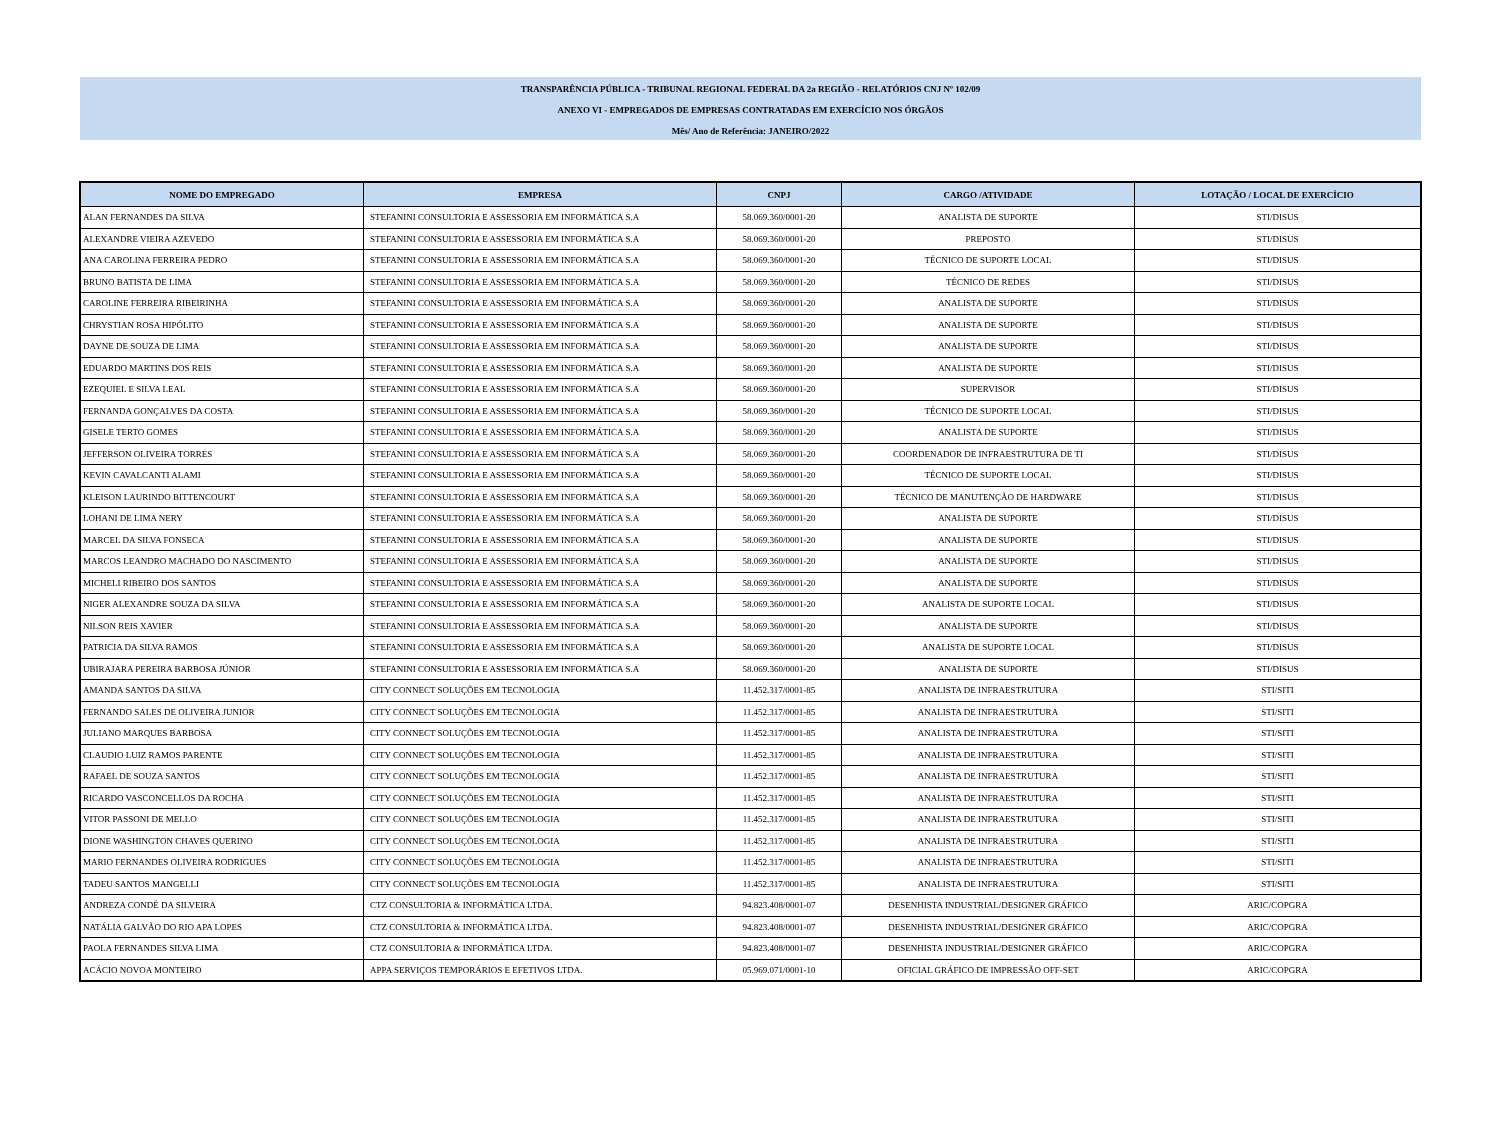TRANSPARÊNCIA PÚBLICA - TRIBUNAL REGIONAL FEDERAL DA 2a REGIÃO - RELATÓRIOS CNJ Nº 102/09
ANEXO VI - EMPREGADOS DE EMPRESAS CONTRATADAS EM EXERCÍCIO NOS ÓRGÃOS
Mês/ Ano de Referência: JANEIRO/2022
| NOME DO EMPREGADO | EMPRESA | CNPJ | CARGO /ATIVIDADE | LOTAÇÃO / LOCAL DE EXERCÍCIO |
| --- | --- | --- | --- | --- |
| ALAN FERNANDES DA SILVA | STEFANINI CONSULTORIA E ASSESSORIA EM INFORMÁTICA S.A | 58.069.360/0001-20 | ANALISTA DE SUPORTE | STI/DISUS |
| ALEXANDRE VIEIRA AZEVEDO | STEFANINI CONSULTORIA E ASSESSORIA EM INFORMÁTICA S.A | 58.069.360/0001-20 | PREPOSTO | STI/DISUS |
| ANA CAROLINA FERREIRA PEDRO | STEFANINI CONSULTORIA E ASSESSORIA EM INFORMÁTICA S.A | 58.069.360/0001-20 | TÉCNICO DE SUPORTE LOCAL | STI/DISUS |
| BRUNO BATISTA DE LIMA | STEFANINI CONSULTORIA E ASSESSORIA EM INFORMÁTICA S.A | 58.069.360/0001-20 | TÉCNICO DE REDES | STI/DISUS |
| CAROLINE FERREIRA RIBEIRINHA | STEFANINI CONSULTORIA E ASSESSORIA EM INFORMÁTICA S.A | 58.069.360/0001-20 | ANALISTA DE SUPORTE | STI/DISUS |
| CHRYSTIAN ROSA HIPÓLITO | STEFANINI CONSULTORIA E ASSESSORIA EM INFORMÁTICA S.A | 58.069.360/0001-20 | ANALISTA DE SUPORTE | STI/DISUS |
| DAYNE DE SOUZA DE LIMA | STEFANINI CONSULTORIA E ASSESSORIA EM INFORMÁTICA S.A | 58.069.360/0001-20 | ANALISTA DE SUPORTE | STI/DISUS |
| EDUARDO MARTINS DOS REIS | STEFANINI CONSULTORIA E ASSESSORIA EM INFORMÁTICA S.A | 58.069.360/0001-20 | ANALISTA DE SUPORTE | STI/DISUS |
| EZEQUIEL E SILVA LEAL | STEFANINI CONSULTORIA E ASSESSORIA EM INFORMÁTICA S.A | 58.069.360/0001-20 | SUPERVISOR | STI/DISUS |
| FERNANDA GONÇALVES DA COSTA | STEFANINI CONSULTORIA E ASSESSORIA EM INFORMÁTICA S.A | 58.069.360/0001-20 | TÉCNICO DE SUPORTE LOCAL | STI/DISUS |
| GISELE TERTO GOMES | STEFANINI CONSULTORIA E ASSESSORIA EM INFORMÁTICA S.A | 58.069.360/0001-20 | ANALISTA DE SUPORTE | STI/DISUS |
| JEFFERSON OLIVEIRA TORRES | STEFANINI CONSULTORIA E ASSESSORIA EM INFORMÁTICA S.A | 58.069.360/0001-20 | COORDENADOR DE INFRAESTRUTURA DE TI | STI/DISUS |
| KEVIN CAVALCANTI ALAMI | STEFANINI CONSULTORIA E ASSESSORIA EM INFORMÁTICA S.A | 58.069.360/0001-20 | TÉCNICO DE SUPORTE LOCAL | STI/DISUS |
| KLEISON LAURINDO BITTENCOURT | STEFANINI CONSULTORIA E ASSESSORIA EM INFORMÁTICA S.A | 58.069.360/0001-20 | TÉCNICO DE MANUTENÇÃO DE HARDWARE | STI/DISUS |
| LOHANI DE LIMA NERY | STEFANINI CONSULTORIA E ASSESSORIA EM INFORMÁTICA S.A | 58.069.360/0001-20 | ANALISTA DE SUPORTE | STI/DISUS |
| MARCEL DA SILVA FONSECA | STEFANINI CONSULTORIA E ASSESSORIA EM INFORMÁTICA S.A | 58.069.360/0001-20 | ANALISTA DE SUPORTE | STI/DISUS |
| MARCOS LEANDRO MACHADO DO NASCIMENTO | STEFANINI CONSULTORIA E ASSESSORIA EM INFORMÁTICA S.A | 58.069.360/0001-20 | ANALISTA DE SUPORTE | STI/DISUS |
| MICHELI RIBEIRO DOS SANTOS | STEFANINI CONSULTORIA E ASSESSORIA EM INFORMÁTICA S.A | 58.069.360/0001-20 | ANALISTA DE SUPORTE | STI/DISUS |
| NIGER ALEXANDRE SOUZA DA SILVA | STEFANINI CONSULTORIA E ASSESSORIA EM INFORMÁTICA S.A | 58.069.360/0001-20 | ANALISTA DE SUPORTE LOCAL | STI/DISUS |
| NILSON REIS XAVIER | STEFANINI CONSULTORIA E ASSESSORIA EM INFORMÁTICA S.A | 58.069.360/0001-20 | ANALISTA DE SUPORTE | STI/DISUS |
| PATRICIA DA SILVA RAMOS | STEFANINI CONSULTORIA E ASSESSORIA EM INFORMÁTICA S.A | 58.069.360/0001-20 | ANALISTA DE SUPORTE LOCAL | STI/DISUS |
| UBIRAJARA PEREIRA BARBOSA JÚNIOR | STEFANINI CONSULTORIA E ASSESSORIA EM INFORMÁTICA S.A | 58.069.360/0001-20 | ANALISTA DE SUPORTE | STI/DISUS |
| AMANDA SANTOS DA SILVA | CITY CONNECT SOLUÇÕES EM TECNOLOGIA | 11.452.317/0001-85 | ANALISTA DE INFRAESTRUTURA | STI/SITI |
| FERNANDO SALES DE OLIVEIRA JUNIOR | CITY CONNECT SOLUÇÕES EM TECNOLOGIA | 11.452.317/0001-85 | ANALISTA DE INFRAESTRUTURA | STI/SITI |
| JULIANO MARQUES BARBOSA | CITY CONNECT SOLUÇÕES EM TECNOLOGIA | 11.452.317/0001-85 | ANALISTA DE INFRAESTRUTURA | STI/SITI |
| CLAUDIO LUIZ RAMOS PARENTE | CITY CONNECT SOLUÇÕES EM TECNOLOGIA | 11.452.317/0001-85 | ANALISTA DE INFRAESTRUTURA | STI/SITI |
| RAFAEL DE SOUZA SANTOS | CITY CONNECT SOLUÇÕES EM TECNOLOGIA | 11.452.317/0001-85 | ANALISTA DE INFRAESTRUTURA | STI/SITI |
| RICARDO VASCONCELLOS DA ROCHA | CITY CONNECT SOLUÇÕES EM TECNOLOGIA | 11.452.317/0001-85 | ANALISTA DE INFRAESTRUTURA | STI/SITI |
| VITOR PASSONI DE MELLO | CITY CONNECT SOLUÇÕES EM TECNOLOGIA | 11.452.317/0001-85 | ANALISTA DE INFRAESTRUTURA | STI/SITI |
| DIONE WASHINGTON CHAVES QUERINO | CITY CONNECT SOLUÇÕES EM TECNOLOGIA | 11.452.317/0001-85 | ANALISTA DE INFRAESTRUTURA | STI/SITI |
| MARIO FERNANDES OLIVEIRA RODRIGUES | CITY CONNECT SOLUÇÕES EM TECNOLOGIA | 11.452.317/0001-85 | ANALISTA DE INFRAESTRUTURA | STI/SITI |
| TADEU SANTOS MANGELLI | CITY CONNECT SOLUÇÕES EM TECNOLOGIA | 11.452.317/0001-85 | ANALISTA DE INFRAESTRUTURA | STI/SITI |
| ANDREZA CONDÉ DA SILVEIRA | CTZ CONSULTORIA & INFORMÁTICA LTDA. | 94.823.408/0001-07 | DESENHISTA INDUSTRIAL/DESIGNER GRÁFICO | ARIC/COPGRA |
| NATÁLIA GALVÃO DO RIO APA LOPES | CTZ CONSULTORIA & INFORMÁTICA LTDA. | 94.823.408/0001-07 | DESENHISTA INDUSTRIAL/DESIGNER GRÁFICO | ARIC/COPGRA |
| PAOLA FERNANDES SILVA LIMA | CTZ CONSULTORIA & INFORMÁTICA LTDA. | 94.823.408/0001-07 | DESENHISTA INDUSTRIAL/DESIGNER GRÁFICO | ARIC/COPGRA |
| ACÁCIO NOVOA MONTEIRO | APPA SERVIÇOS TEMPORÁRIOS E EFETIVOS LTDA. | 05.969.071/0001-10 | OFICIAL GRÁFICO DE IMPRESSÃO OFF-SET | ARIC/COPGRA |